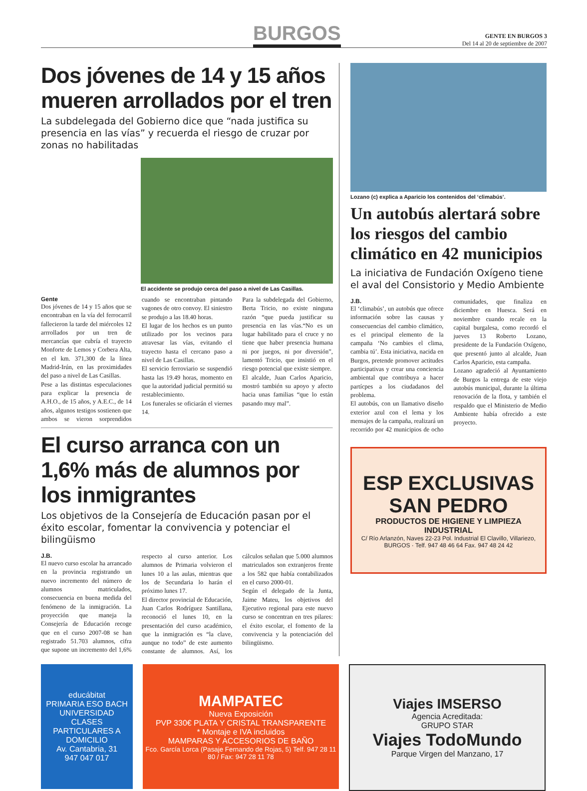BURGOS
GENTE EN BURGOS 3
Del 14 al 20 de septiembre de 2007
Dos jóvenes de 14 y 15 años mueren arrollados por el tren
La subdelegada del Gobierno dice que “nada justifica su presencia en las vías” y recuerda el riesgo de cruzar por zonas no habilitadas
El accidente se produjo cerca del paso a nivel de Las Casillas.
Gente
Dos jóvenes de 14 y 15 años que se encontraban en la vía del ferrocarril fallecieron la tarde del miércoles 12 arrrollados por un tren de mercancías que cubría el trayecto Monforte de Lemos y Corbera Alta, en el km. 371,300 de la línea Madrid-Irún, en las proximidades del paso a nivel de Las Casillas.
Pese a las distintas especulaciones para explicar la presencia de A.H.O., de 15 años, y A.E.C., de 14 años, algunos testigos sostienen que ambos se vieron sorprendidos cuando se encontraban pintando vagones de otro convoy. El siniestro se produjo a las 18.40 horas.
El lugar de los hechos es un punto utilizado por los vecinos para atravesar las vías, evitando el trayecto hasta el cercano paso a nivel de Las Casillas.
El servicio ferroviario se suspendió hasta las 19.49 horas, momento en que la autoridad judicial permitió su restablecimiento.
Los funerales se oficiarán el viernes 14.
Para la subdelegada del Gobierno, Berta Tricio, no existe ninguna razón “que pueda justificar su presencia en las vías.“No es un lugar habilitado para el cruce y no tiene que haber presencia humana ni por juegos, ni por diversión”, lamentó Tricio, que insistió en el riesgo potencial que existe siempre.
El alcalde, Juan Carlos Aparicio, mostró también su apoyo y afecto hacia unas familias “que lo están pasando muy mal”.
El curso arranca con un 1,6% más de alumnos por los inmigrantes
Los objetivos de la Consejería de Educación pasan por el éxito escolar, fomentar la convivencia y potenciar el bilingüismo
J.B.
El nuevo curso escolar ha arrancado en la provincia registrando un nuevo incremento del número de alumnos matriculados, consecuencia en buena medida del fenómeno de la inmigración. La proyección que maneja la Consejería de Educación recoge que en el curso 2007-08 se han registrado 51.703 alumnos, cifra que supone un incremento del 1,6% respecto al curso anterior. Los alumnos de Primaria volvieron el lunes 10 a las aulas, mientras que los de Secundaria lo harán el próximo lunes 17.
El director provincial de Educación, Juan Carlos Rodríguez Santillana, reconoció el lunes 10, en la presentación del curso académico, que la inmigración es “la clave, aunque no todo” de este aumento constante de alumnos. Así, los cálculos señalan que 5.000 alumnos matriculados son extranjeros frente a los 582 que había contabilizados en el curso 2000-01.
Según el delegado de la Junta, Jaime Mateu, los objetivos del Ejecutivo regional para este nuevo curso se concentran en tres pilares: el éxito escolar, el fomento de la convivencia y la potenciación del bilingüismo.
Lozano (c) explica a Aparicio los contenidos del ‘climabús’.
Un autobús alertará sobre los riesgos del cambio climático en 42 municipios
La iniciativa de Fundación Oxígeno tiene el aval del Consistorio y Medio Ambiente
J.B.
El ‘climabús’, un autobús que ofrece información sobre las causas y consecuencias del cambio climático, es el principal elemento de la campaña ‘No cambies el clima, cambia tú’. Esta iniciativa, nacida en Burgos, pretende promover actitudes participativas y crear una conciencia ambiental que contribuya a hacer partícpes a los ciudadanos del problema.
El autobús, con un llamativo diseño exterior azul con el lema y los mensajes de la campaña, realizará un recorrido por 42 municipios de ocho comunidades, que finaliza en diciembre en Huesca. Será en noviembre cuando recale en la capital burgalesa, como recordó el jueves 13 Roberto Lozano, presidente de la Fundación Oxígeno, que presentó junto al alcalde, Juan Carlos Aparicio, esta campaña.
Lozano agradeció al Ayuntamiento de Burgos la entrega de este viejo autobús municipal, durante la última renovación de la flota, y también el respaldo que el Ministerio de Medio Ambiente había ofrecido a este proyecto.
ESP EXCLUSIVAS SAN PEDRO
PRODUCTOS DE HIGIENE Y LIMPIEZA INDUSTRIAL
C/ Río Arlanzón, Naves 22-23 Pol. Industrial El Clavillo, Villariezo, BURGOS · Telf. 947 48 46 64 Fax. 947 48 24 42
educábitat
PRIMARIA ESO BACH UNIVERSIDAD
CLASES PARTICULARES A DOMICILIO
Av. Cantabria, 31
947 047 017
MAMPATEC
Nueva Exposición
PVP 330€ PLATA Y CRISTAL TRANSPARENTE
* Montaje e IVA incluidos
MAMPARAS Y ACCESORIOS DE BAÑO
Fco. García Lorca (Pasaje Fernando de Rojas, 5) Telf. 947 28 11 80 / Fax: 947 28 11 78
Viajes IMSERSO
Agencia Acreditada:
GRUPO STAR
Viajes TodoMundo
Parque Virgen del Manzano, 17